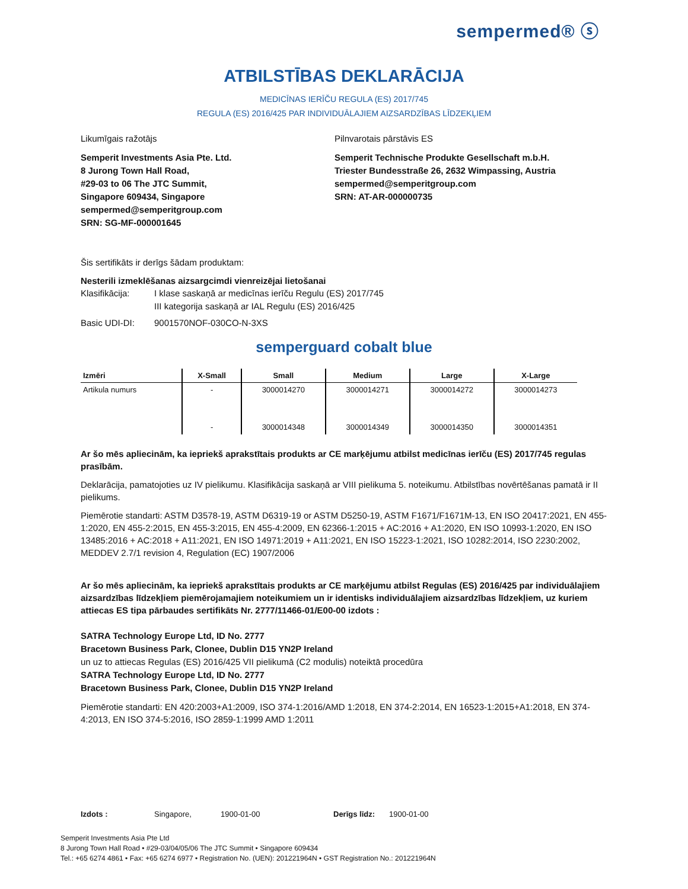sempermed® ⓢ
ATBILSTĪBAS DEKLARĀCIJA
MEDICĪNAS IERĪČU REGULA (ES) 2017/745
REGULA (ES) 2016/425 PAR INDIVIDUĀLAJIEM AIZSARDZĪBAS LĪDZEKĻIEM
Likumīgais ražotājs Pilnvarotais pārstāvis ES
Semperit Investments Asia Pte. Ltd.
8 Jurong Town Hall Road,
#29-03 to 06 The JTC Summit,
Singapore 609434, Singapore
sempermed@semperitgroup.com
SRN: SG-MF-000001645
Semperit Technische Produkte Gesellschaft m.b.H.
Triester Bundesstraße 26, 2632 Wimpassing, Austria
sempermed@semperitgroup.com
SRN: AT-AR-000000735
Šis sertifikāts ir derīgs šādam produktam:
Nesterili izmeklēšanas aizsargcimdi vienreizējai lietošanai
Klasifikācija:
I klase saskaņā ar medicīnas ierīču Regulu (ES) 2017/745
III kategorija saskaņā ar IAL Regulu (ES) 2016/425
Basic UDI-DI: 9001570NOF-030CO-N-3XS
semperguard cobalt blue
| Izmēri | X-Small | Small | Medium | Large | X-Large |
| --- | --- | --- | --- | --- | --- |
| Artikula numurs | - | 3000014270 | 3000014271 | 3000014272 | 3000014273 |
| | - | 3000014348 | 3000014349 | 3000014350 | 3000014351 |
Ar šo mēs apliecinām, ka iepriekš aprakstītais produkts ar CE marķējumu atbilst medicīnas ierīču (ES) 2017/745 regulas prasībām.
Deklarācija, pamatojoties uz IV pielikumu. Klasifikācija saskaņā ar VIII pielikuma 5. noteikumu. Atbilstības novērtēšanas pamatā ir II pielikums.
Piemērotie standarti: ASTM D3578-19, ASTM D6319-19 or ASTM D5250-19, ASTM F1671/F1671M-13, EN ISO 20417:2021, EN 455-1:2020, EN 455-2:2015, EN 455-3:2015, EN 455-4:2009, EN 62366-1:2015 + AC:2016 + A1:2020, EN ISO 10993-1:2020, EN ISO 13485:2016 + AC:2018 + A11:2021, EN ISO 14971:2019 + A11:2021, EN ISO 15223-1:2021, ISO 10282:2014, ISO 2230:2002, MEDDEV 2.7/1 revision 4, Regulation (EC) 1907/2006
Ar šo mēs apliecinām, ka iepriekš aprakstītais produkts ar CE marķējumu atbilst Regulas (ES) 2016/425 par individuālajiem aizsardzības līdzekļiem piemērojamajiem noteikumiem un ir identisks individuālajiem aizsardzības līdzekļiem, uz kuriem attiecas ES tipa pārbaudes sertifikāts Nr. 2777/11466-01/E00-00 izdots :
SATRA Technology Europe Ltd, ID No. 2777
Bracetown Business Park, Clonee, Dublin D15 YN2P Ireland
un uz to attiecas Regulas (ES) 2016/425 VII pielikumā (C2 modulis) noteiktā procedūra
SATRA Technology Europe Ltd, ID No. 2777
Bracetown Business Park, Clonee, Dublin D15 YN2P Ireland
Piemērotie standarti: EN 420:2003+A1:2009, ISO 374-1:2016/AMD 1:2018, EN 374-2:2014, EN 16523-1:2015+A1:2018, EN 374-4:2013, EN ISO 374-5:2016, ISO 2859-1:1999 AMD 1:2011
Izdots : Singapore, 1900-01-00 Derīgs līdz: 1900-01-00
Semperit Investments Asia Pte Ltd
8 Jurong Town Hall Road • #29-03/04/05/06 The JTC Summit • Singapore 609434
Tel.: +65 6274 4861 • Fax: +65 6274 6977 • Registration No. (UEN): 201221964N • GST Registration No.: 201221964N